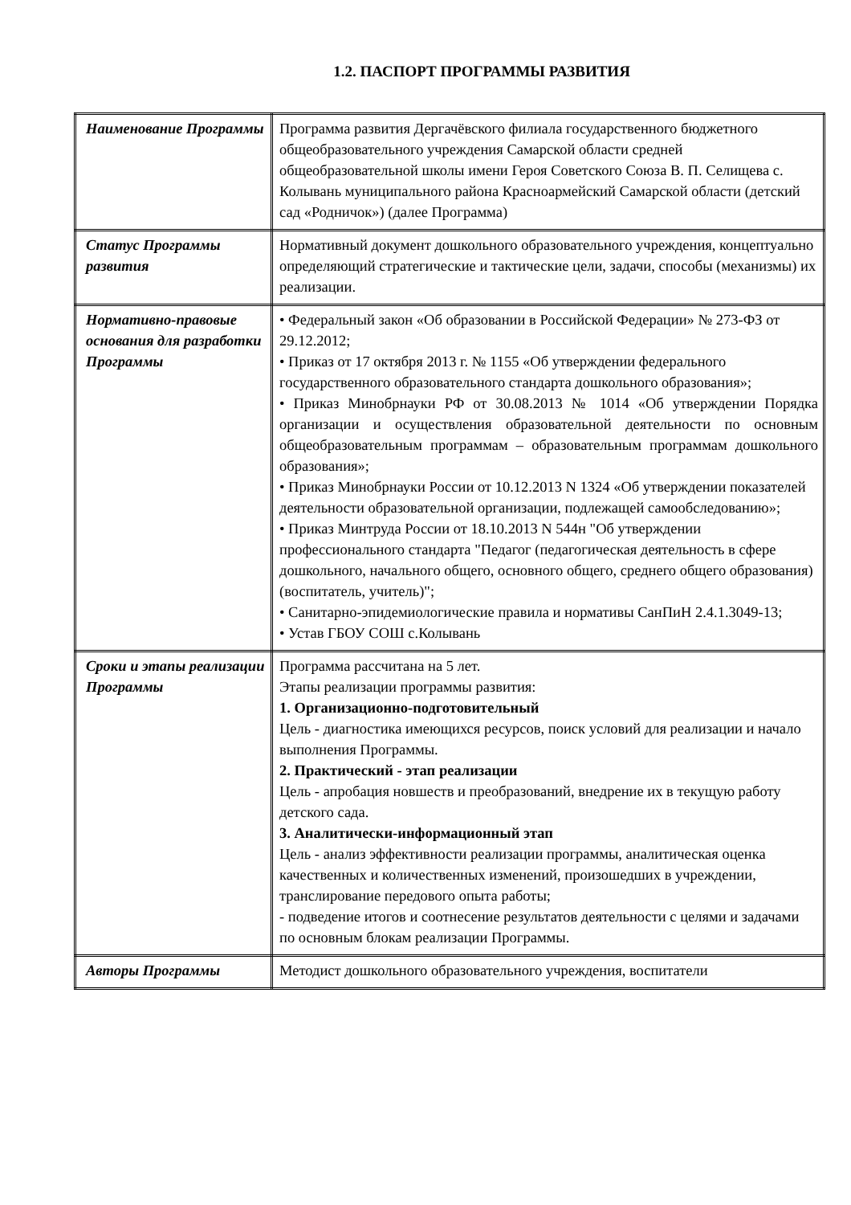1.2. ПАСПОРТ ПРОГРАММЫ РАЗВИТИЯ
| Наименование Программы | Программа развития Дергачёвского филиала государственного бюджетного общеобразовательного учреждения Самарской области средней общеобразовательной школы имени Героя Советского Союза В. П. Селищева с. Колывань муниципального района Красноармейский Самарской области (детский сад «Родничок») (далее Программа) |
| Статус Программы развития | Нормативный документ дошкольного образовательного учреждения, концептуально определяющий стратегические и тактические цели, задачи, способы (механизмы) их реализации. |
| Нормативно-правовые основания для разработки Программы | • Федеральный закон «Об образовании в Российской Федерации» № 273-ФЗ от 29.12.2012; • Приказ от 17 октября 2013 г. № 1155 «Об утверждении федерального государственного образовательного стандарта дошкольного образования»; • Приказ Минобрнауки РФ от 30.08.2013 № 1014 «Об утверждении Порядка организации и осуществления образовательной деятельности по основным общеобразовательным программам – образовательным программам дошкольного образования»; • Приказ Минобрнауки России от 10.12.2013 N 1324 «Об утверждении показателей деятельности образовательной организации, подлежащей самообследованию»; • Приказ Минтруда России от 18.10.2013 N 544н "Об утверждении профессионального стандарта "Педагог (педагогическая деятельность в сфере дошкольного, начального общего, основного общего, среднего общего образования) (воспитатель, учитель)"; • Санитарно-эпидемиологические правила и нормативы СанПиН 2.4.1.3049-13; • Устав ГБОУ СОШ с.Колывань |
| Сроки и этапы реализации Программы | Программа рассчитана на 5 лет. Этапы реализации программы развития: 1. Организационно-подготовительный Цель - диагностика имеющихся ресурсов, поиск условий для реализации и начало выполнения Программы. 2. Практический - этап реализации Цель - апробация новшеств и преобразований, внедрение их в текущую работу детского сада. 3. Аналитически-информационный этап Цель - анализ эффективности реализации программы, аналитическая оценка качественных и количественных изменений, произошедших в учреждении, транслирование передового опыта работы; - подведение итогов и соотнесение результатов деятельности с целями и задачами по основным блокам реализации Программы. |
| Авторы Программы | Методист дошкольного образовательного учреждения, воспитатели |